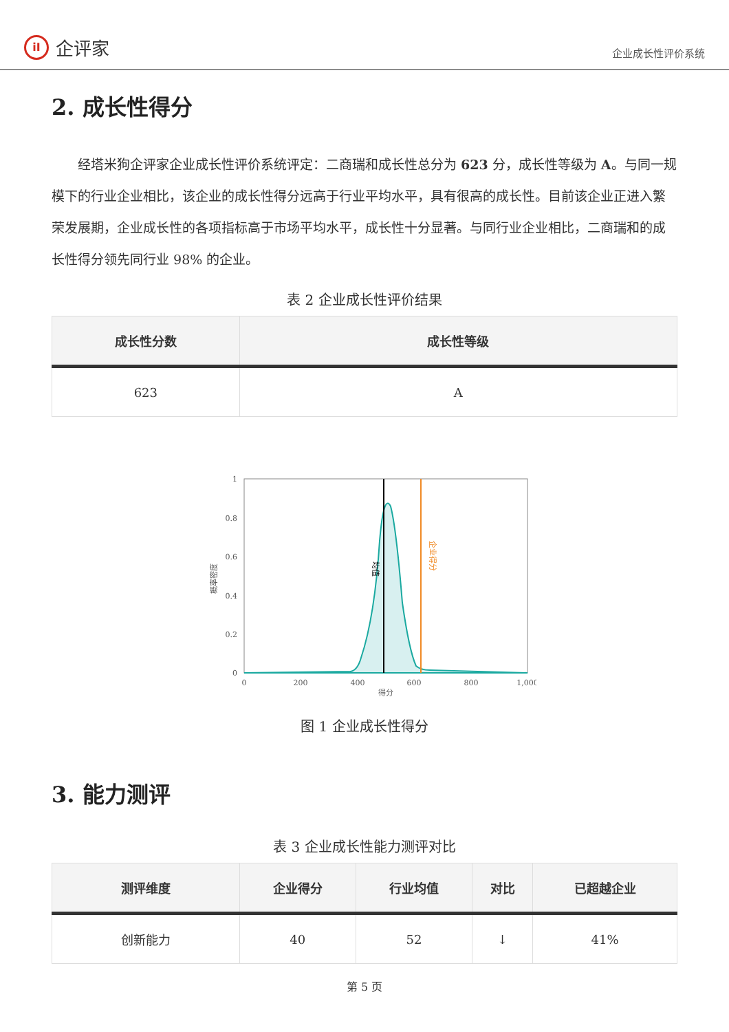iI
企评家
企业成长性评价系统
2. 成长性得分
经塔米狗企评家企业成长性评价系统评定：二商瑞和成长性总分为 623 分，成长性等级为 A。与同一规模下的行业企业相比，该企业的成长性得分远高于行业平均水平，具有很高的成长性。目前该企业正进入繁荣发展期，企业成长性的各项指标高于市场平均水平，成长性十分显著。与同行业企业相比，二商瑞和的成长性得分领先同行业 98% 的企业。
表 2 企业成长性评价结果
| 成长性分数 | 成长性等级 |
| --- | --- |
| 623 | A |
1
0.8
0.6
0.4
0.2
0
0
200
400
600
800
1,000
得分
概率密度
均值
企业得分
图 1 企业成长性得分
3. 能力测评
表 3 企业成长性能力测评对比
| 测评维度 | 企业得分 | 行业均值 | 对比 | 已超越企业 |
| --- | --- | --- | --- | --- |
| 创新能力 | 40 | 52 | ↓ | 41% |
第 5 页